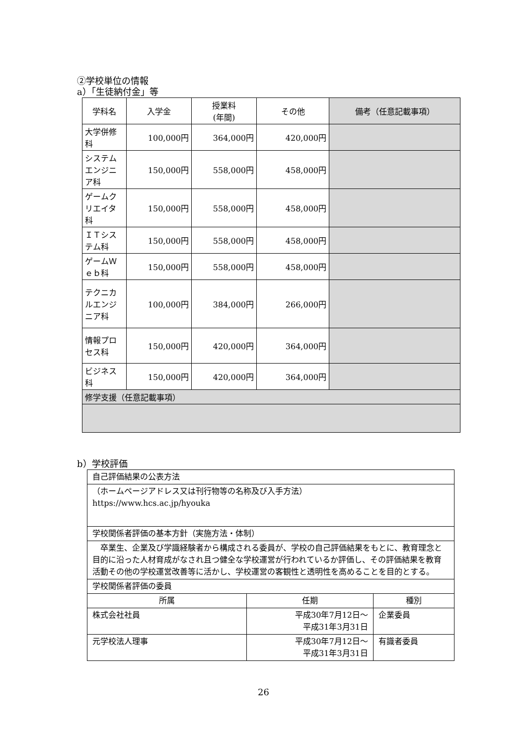②学校単位の情報
a）「生徒納付金」等
| 学科名 | 入学金 | 授業料 (年間) | その他 | 備考（任意記載事項） |
| --- | --- | --- | --- | --- |
| 大学併修科 | 100,000円 | 364,000円 | 420,000円 | |
| システムエンジニア科 | 150,000円 | 558,000円 | 458,000円 | |
| ゲームクリエイタ科 | 150,000円 | 558,000円 | 458,000円 | |
| ＩＴシステム科 | 150,000円 | 558,000円 | 458,000円 | |
| ゲームＷｅｂ科 | 150,000円 | 558,000円 | 458,000円 | |
| テクニカルエンジニア科 | 100,000円 | 384,000円 | 266,000円 | |
| 情報プロセス科 | 150,000円 | 420,000円 | 364,000円 | |
| ビジネス科 | 150,000円 | 420,000円 | 364,000円 | |
| 修学支援（任意記載事項） | | | | |
b）学校評価
| 自己評価結果の公表方法 | | |
| （ホームページアドレス又は刊行物等の名称及び入手方法） https://www.hcs.ac.jp/hyouka | | |
| 学校関係者評価の基本方針（実施方法・体制） | | |
| 卒業生、企業及び学識経験者から構成される委員が、学校の自己評価結果をもとに、教育理念と目的に沿った人材育成がなされ且つ健全な学校運営が行われているか評価し、その評価結果を教育活動その他の学校運営改善等に活かし、学校運営の客観性と透明性を高めることを目的とする。 | | |
| 学校関係者評価の委員 | | |
| 所属 | 任期 | 種別 |
| 株式会社社員 | 平成30年7月12日～ 平成31年3月31日 | 企業委員 |
| 元学校法人理事 | 平成30年7月12日～ 平成31年3月31日 | 有識者委員 |
26